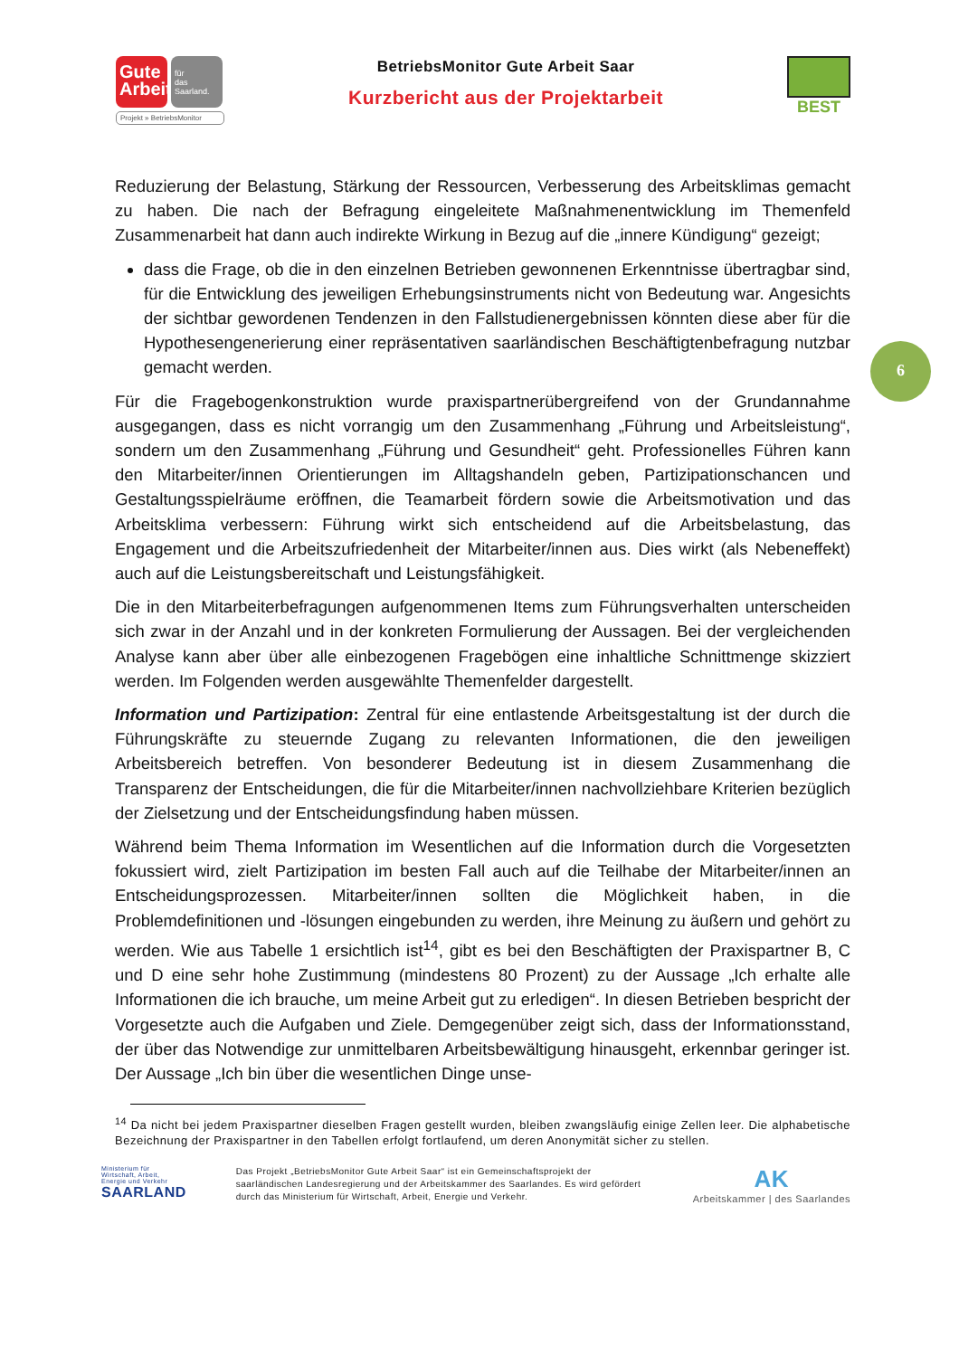Gute
Arbeit
für
das
Saarland.
Projekt » BetriebsMonitor
BetriebsMonitor Gute Arbeit Saar
Kurzbericht aus der Projektarbeit
BEST
6
Reduzierung der Belastung, Stärkung der Ressourcen, Verbesserung des Arbeitsklimas gemacht zu haben. Die nach der Befragung eingeleitete Maßnahmenentwicklung im Themenfeld Zusammenarbeit hat dann auch indirekte Wirkung in Bezug auf die „innere Kündigung“ gezeigt;
dass die Frage, ob die in den einzelnen Betrieben gewonnenen Erkenntnisse übertragbar sind, für die Entwicklung des jeweiligen Erhebungsinstruments nicht von Bedeutung war. Angesichts der sichtbar gewordenen Tendenzen in den Fallstudienergebnissen könnten diese aber für die Hypothesengenerierung einer repräsentativen saarländischen Beschäf­tigtenbefragung nutzbar gemacht werden.
Für die Fragebogenkonstruktion wurde praxispartnerübergreifend von der Grundannahme ausgegangen, dass es nicht vorrangig um den Zusammenhang „Führung und Arbeitsleis­tung“, sondern um den Zusammenhang „Führung und Gesundheit“ geht. Professionelles Führen kann den Mitarbeiter/innen Orientierungen im Alltagshandeln geben, Partizipations­chancen und Gestaltungsspielräume eröffnen, die Teamarbeit fördern sowie die Arbeitsmoti­vation und das Arbeitsklima verbessern: Führung wirkt sich entscheidend auf die Arbeitsbe­lastung, das Engagement und die Arbeitszufriedenheit der Mitarbeiter/innen aus. Dies wirkt (als Nebeneffekt) auch auf die Leistungsbereitschaft und Leistungsfähigkeit.
Die in den Mitarbeiterbefragungen aufgenommenen Items zum Führungsverhalten unter­scheiden sich zwar in der Anzahl und in der konkreten Formulierung der Aussagen. Bei der vergleichenden Analyse kann aber über alle einbezogenen Fragebögen eine inhaltliche Schnittmenge skizziert werden. Im Folgenden werden ausgewählte Themenfelder darge­stellt.
Information und Partizipation: Zentral für eine entlastende Arbeitsgestaltung ist der durch die Führungskräfte zu steuernde Zugang zu relevanten Informationen, die den jeweiligen Arbeitsbereich betreffen. Von besonderer Bedeutung ist in diesem Zusammenhang die Transparenz der Entscheidungen, die für die Mitarbeiter/innen nachvollziehbare Kriterien bezüglich der Zielsetzung und der Entscheidungsfindung haben müssen.
Während beim Thema Information im Wesentlichen auf die Information durch die Vorgesetz­ten fokussiert wird, zielt Partizipation im besten Fall auch auf die Teilhabe der Mitarbei­ter/innen an Entscheidungsprozessen. Mitarbeiter/innen sollten die Möglichkeit haben, in die Problemdefinitionen und -lösungen eingebunden zu werden, ihre Meinung zu äußern und gehört zu werden. Wie aus Tabelle 1 ersichtlich ist<sup>14</sup>, gibt es bei den Beschäftigten der Pra­xispartner B, C und D eine sehr hohe Zustimmung (mindestens 80 Prozent) zu der Aussage „Ich erhalte alle Informationen die ich brauche, um meine Arbeit gut zu erledigen“. In diesen Betrieben bespricht der Vorgesetzte auch die Aufgaben und Ziele. Demgegenüber zeigt sich, dass der Informationsstand, der über das Notwendige zur unmittelbaren Arbeitsbewältigung hinausgeht, erkennbar geringer ist. Der Aussage „Ich bin über die wesentlichen Dinge unse-
<sup>14</sup> Da nicht bei jedem Praxispartner dieselben Fragen gestellt wurden, bleiben zwangsläufig einige Zellen leer. Die alphabetische Bezeichnung der Praxispartner in den Tabellen erfolgt fortlaufend, um deren Anonymität sicher zu stellen.
Ministerium für
Wirtschaft, Arbeit,
Energie und Verkehr
SAARLAND
Das Projekt „BetriebsMonitor Gute Arbeit Saar“ ist ein Gemeinschaftsprojekt der saarländischen Landesregierung und der Arbeitskammer des Saarlandes. Es wird gefördert durch das Ministerium für Wirtschaft, Arbeit, Energie und Verkehr.
AK
Arbeitskammer | des Saarlandes